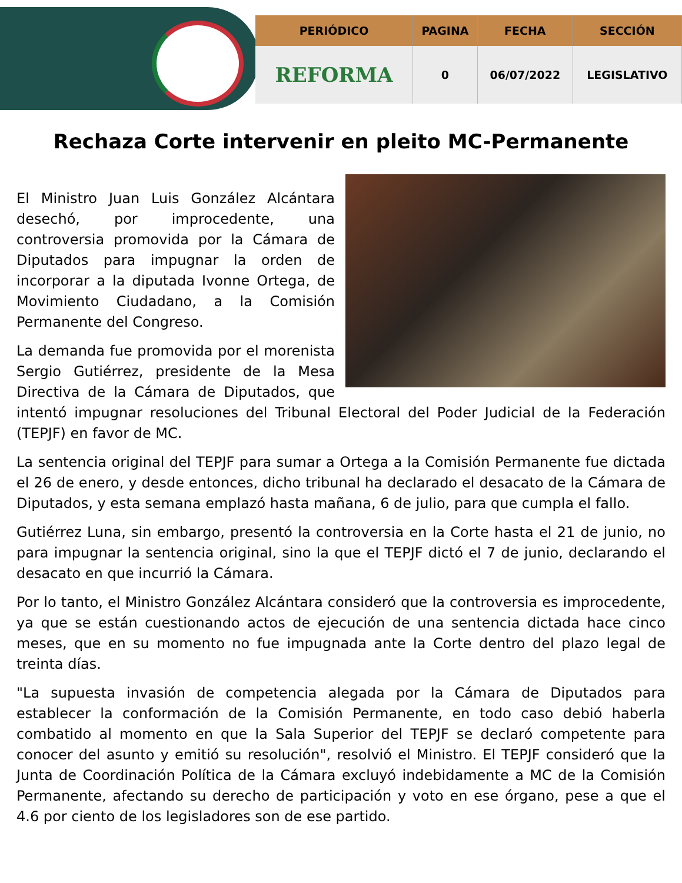| PERIÓDICO | PAGINA | FECHA | SECCIÓN |
| --- | --- | --- | --- |
| REFORMA | 0 | 06/07/2022 | LEGISLATIVO |
Rechaza Corte intervenir en pleito MC-Permanente
El Ministro Juan Luis González Alcántara desechó, por improcedente, una controversia promovida por la Cámara de Diputados para impugnar la orden de incorporar a la diputada Ivonne Ortega, de Movimiento Ciudadano, a la Comisión Permanente del Congreso.
La demanda fue promovida por el morenista Sergio Gutiérrez, presidente de la Mesa Directiva de la Cámara de Diputados, que intentó impugnar resoluciones del Tribunal Electoral del Poder Judicial de la Federación (TEPJF) en favor de MC.
La sentencia original del TEPJF para sumar a Ortega a la Comisión Permanente fue dictada el 26 de enero, y desde entonces, dicho tribunal ha declarado el desacato de la Cámara de Diputados, y esta semana emplazó hasta mañana, 6 de julio, para que cumpla el fallo.
Gutiérrez Luna, sin embargo, presentó la controversia en la Corte hasta el 21 de junio, no para impugnar la sentencia original, sino la que el TEPJF dictó el 7 de junio, declarando el desacato en que incurrió la Cámara.
Por lo tanto, el Ministro González Alcántara consideró que la controversia es improcedente, ya que se están cuestionando actos de ejecución de una sentencia dictada hace cinco meses, que en su momento no fue impugnada ante la Corte dentro del plazo legal de treinta días.
"La supuesta invasión de competencia alegada por la Cámara de Diputados para establecer la conformación de la Comisión Permanente, en todo caso debió haberla combatido al momento en que la Sala Superior del TEPJF se declaró competente para conocer del asunto y emitió su resolución", resolvió el Ministro. El TEPJF consideró que la Junta de Coordinación Política de la Cámara excluyó indebidamente a MC de la Comisión Permanente, afectando su derecho de participación y voto en ese órgano, pese a que el 4.6 por ciento de los legisladores son de ese partido.